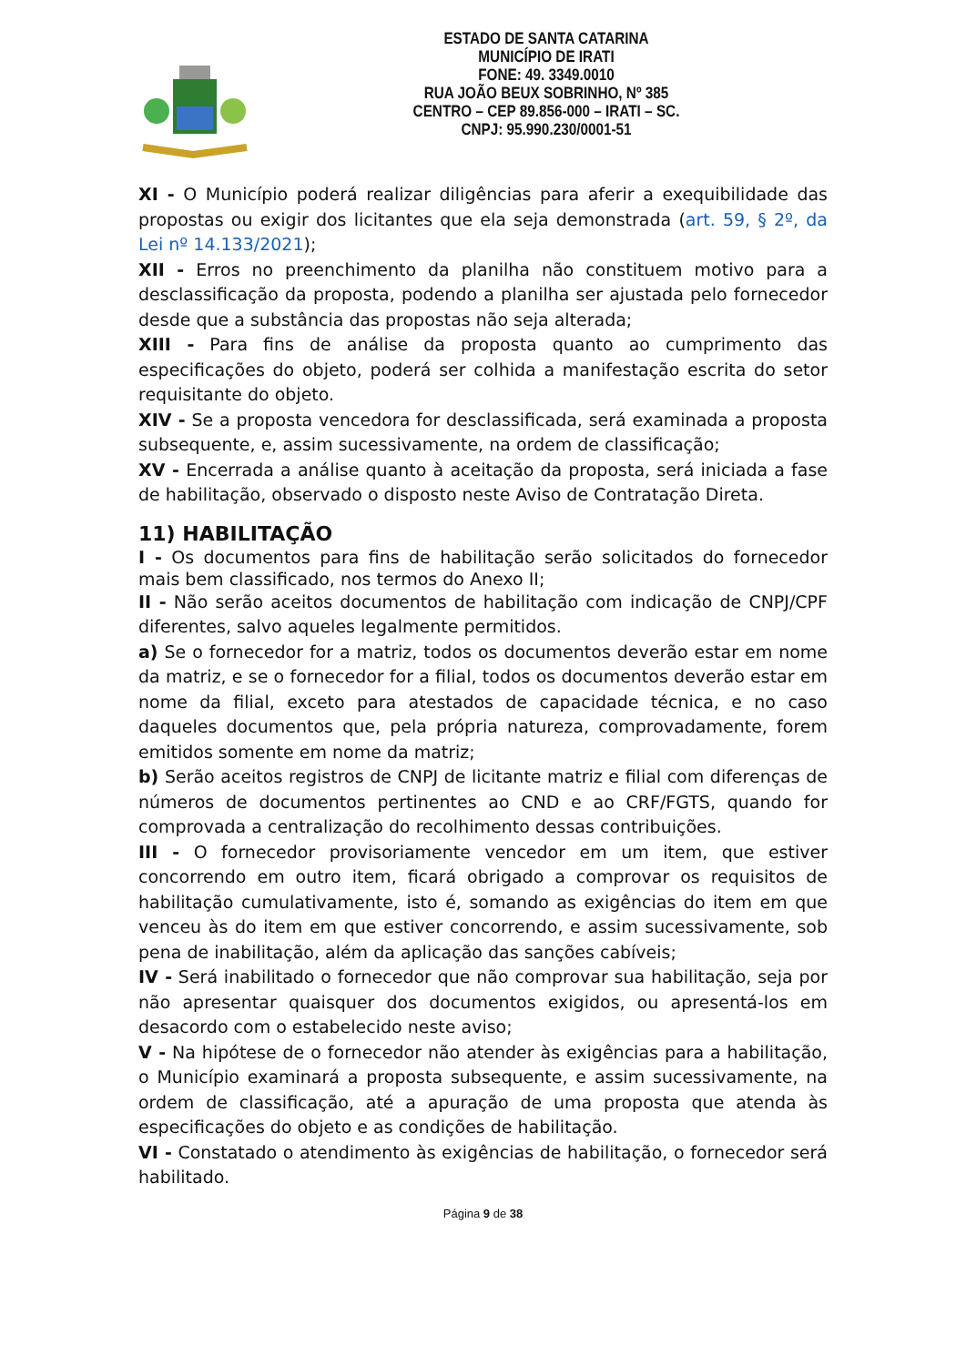ESTADO DE SANTA CATARINA
MUNICÍPIO DE IRATI
FONE: 49. 3349.0010
RUA JOÃO BEUX SOBRINHO, Nº 385
CENTRO – CEP 89.856-000 – IRATI – SC.
CNPJ: 95.990.230/0001-51
XI - O Município poderá realizar diligências para aferir a exequibilidade das propostas ou exigir dos licitantes que ela seja demonstrada (art. 59, § 2º, da Lei nº 14.133/2021);
XII - Erros no preenchimento da planilha não constituem motivo para a desclassificação da proposta, podendo a planilha ser ajustada pelo fornecedor desde que a substância das propostas não seja alterada;
XIII - Para fins de análise da proposta quanto ao cumprimento das especificações do objeto, poderá ser colhida a manifestação escrita do setor requisitante do objeto.
XIV - Se a proposta vencedora for desclassificada, será examinada a proposta subsequente, e, assim sucessivamente, na ordem de classificação;
XV - Encerrada a análise quanto à aceitação da proposta, será iniciada a fase de habilitação, observado o disposto neste Aviso de Contratação Direta.
11) HABILITAÇÃO
I - Os documentos para fins de habilitação serão solicitados do fornecedor mais bem classificado, nos termos do Anexo II;
II - Não serão aceitos documentos de habilitação com indicação de CNPJ/CPF diferentes, salvo aqueles legalmente permitidos.
a) Se o fornecedor for a matriz, todos os documentos deverão estar em nome da matriz, e se o fornecedor for a filial, todos os documentos deverão estar em nome da filial, exceto para atestados de capacidade técnica, e no caso daqueles documentos que, pela própria natureza, comprovadamente, forem emitidos somente em nome da matriz;
b) Serão aceitos registros de CNPJ de licitante matriz e filial com diferenças de números de documentos pertinentes ao CND e ao CRF/FGTS, quando for comprovada a centralização do recolhimento dessas contribuições.
III - O fornecedor provisoriamente vencedor em um item, que estiver concorrendo em outro item, ficará obrigado a comprovar os requisitos de habilitação cumulativamente, isto é, somando as exigências do item em que venceu às do item em que estiver concorrendo, e assim sucessivamente, sob pena de inabilitação, além da aplicação das sanções cabíveis;
IV - Será inabilitado o fornecedor que não comprovar sua habilitação, seja por não apresentar quaisquer dos documentos exigidos, ou apresentá-los em desacordo com o estabelecido neste aviso;
V - Na hipótese de o fornecedor não atender às exigências para a habilitação, o Município examinará a proposta subsequente, e assim sucessivamente, na ordem de classificação, até a apuração de uma proposta que atenda às especificações do objeto e as condições de habilitação.
VI - Constatado o atendimento às exigências de habilitação, o fornecedor será habilitado.
Página 9 de 38